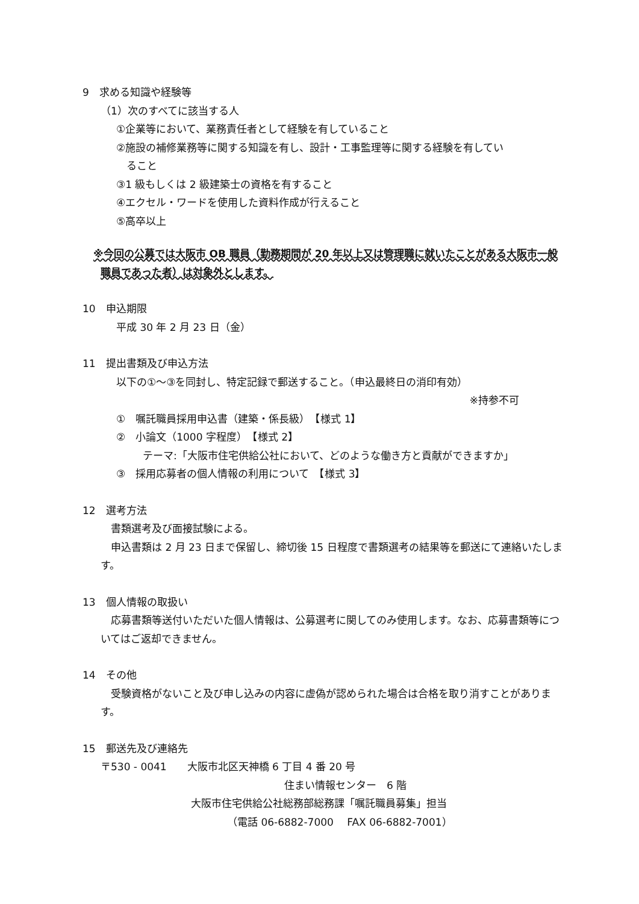9　求める知識や経験等
（1）次のすべてに該当する人
①企業等において、業務責任者として経験を有していること
②施設の補修業務等に関する知識を有し、設計・工事監理等に関する経験を有してい
　ること
③1 級もしくは 2 級建築士の資格を有すること
④エクセル・ワードを使用した資料作成が行えること
⑤高卒以上
※今回の公募では大阪市 OB 職員（勤務期間が 20 年以上又は管理職に就いたことがある大阪市一般職員であった者）は対象外とします。
10　申込期限
平成 30 年 2 月 23 日（金）
11　提出書類及び申込方法
以下の①～③を同封し、特定記録で郵送すること。（申込最終日の消印有効）
※持参不可
①　嘱託職員採用申込書（建築・係長級）　【様式 1】
②　小論文（1000 字程度）　【様式 2】
テーマ:「大阪市住宅供給公社において、どのような働き方と貢献ができますか」
③　採用応募者の個人情報の利用について　【様式 3】
12　選考方法
　書類選考及び面接試験による。
　申込書類は 2 月 23 日まで保留し、締切後 15 日程度で書類選考の結果等を郵送にて連絡いたします。
13　個人情報の取扱い
　応募書類等送付いただいた個人情報は、公募選考に関してのみ使用します。なお、応募書類等についてはご返却できません。
14　その他
　受験資格がないこと及び申し込みの内容に虚偽が認められた場合は合格を取り消すことがあります。
15　郵送先及び連絡先
〒530 - 0041　　大阪市北区天神橋 6 丁目 4 番 20 号
住まい情報センター　6 階
大阪市住宅供給公社総務部総務課「嘱託職員募集」担当
（電話 06-6882-7000　 FAX 06-6882-7001）